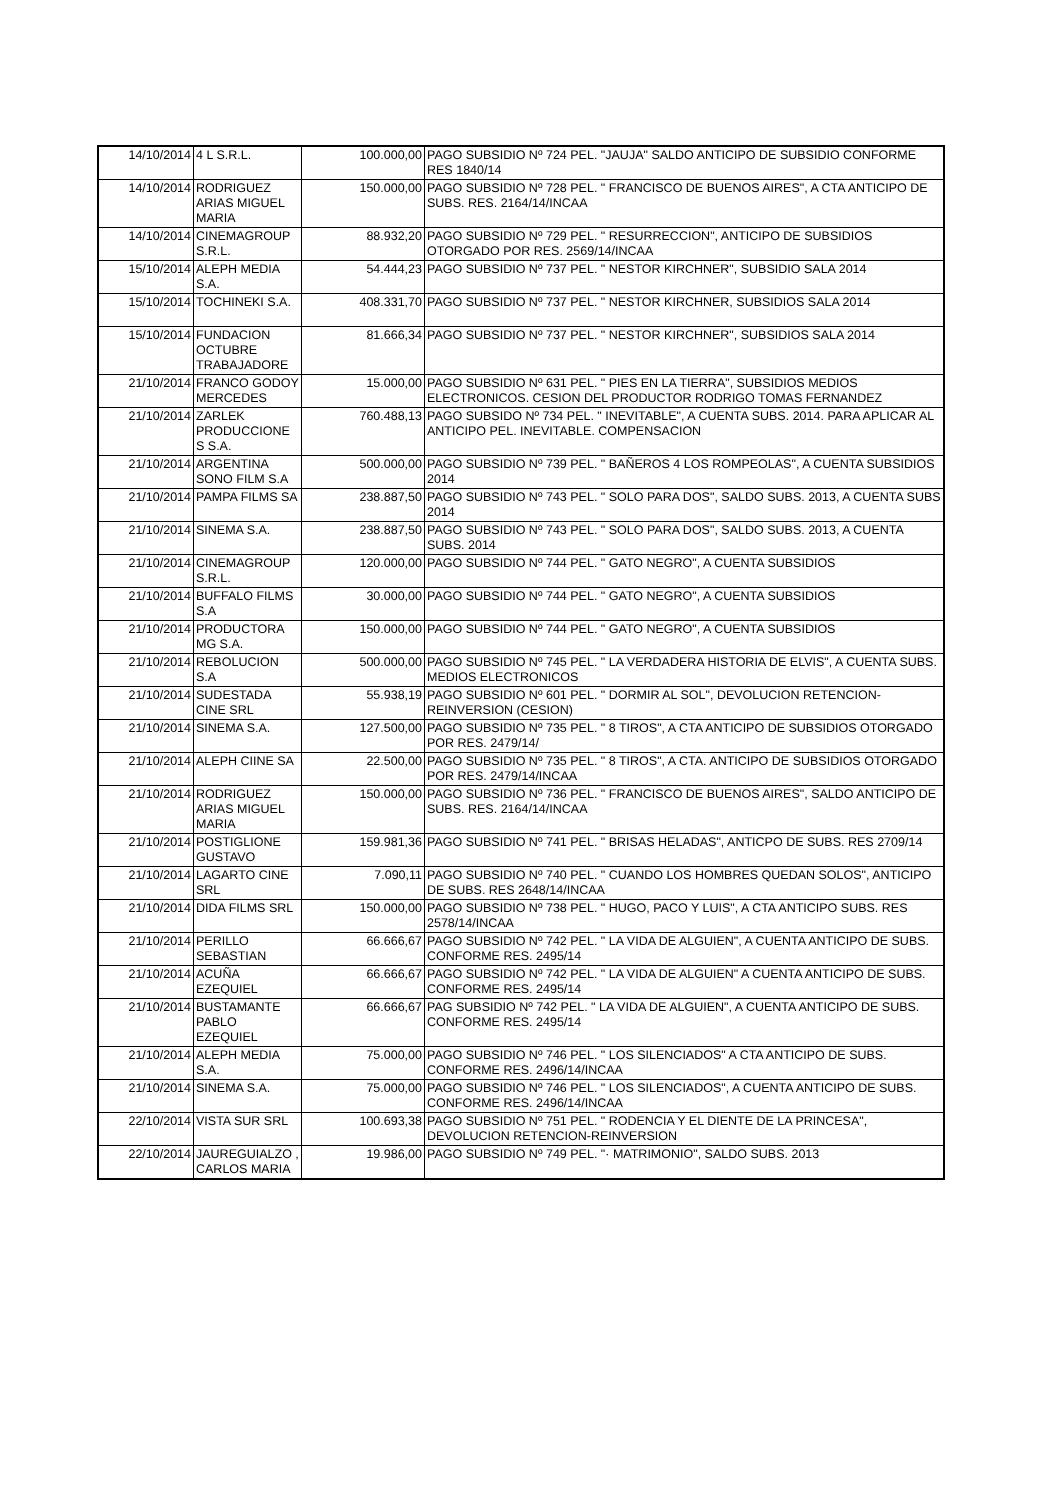| 14/10/2014 | 4 L S.R.L. | 100.000,00 | PAGO SUBSIDIO Nº 724 PEL. "JAUJA" SALDO ANTICIPO DE SUBSIDIO CONFORME RES 1840/14 |
| 14/10/2014 | RODRIGUEZ ARIAS MIGUEL MARIA | 150.000,00 | PAGO SUBSIDIO Nº 728 PEL. " FRANCISCO DE BUENOS AIRES", A CTA ANTICIPO DE SUBS. RES. 2164/14/INCAA |
| 14/10/2014 | CINEMAGROUP S.R.L. | 88.932,20 | PAGO SUBSIDIO Nº 729 PEL. " RESURRECCION", ANTICIPO DE SUBSIDIOS OTORGADO POR RES. 2569/14/INCAA |
| 15/10/2014 | ALEPH MEDIA S.A. | 54.444,23 | PAGO SUBSIDIO Nº 737 PEL. " NESTOR KIRCHNER", SUBSIDIO SALA 2014 |
| 15/10/2014 | TOCHINEKI S.A. | 408.331,70 | PAGO SUBSIDIO Nº 737 PEL. " NESTOR KIRCHNER, SUBSIDIOS SALA 2014 |
| 15/10/2014 | FUNDACION OCTUBRE TRABAJADORE | 81.666,34 | PAGO SUBSIDIO Nº 737 PEL. " NESTOR KIRCHNER", SUBSIDIOS SALA 2014 |
| 21/10/2014 | FRANCO GODOY MERCEDES | 15.000,00 | PAGO SUBSIDIO Nº 631 PEL. " PIES EN LA TIERRA", SUBSIDIOS MEDIOS ELECTRONICOS. CESION DEL PRODUCTOR RODRIGO TOMAS FERNANDEZ |
| 21/10/2014 | ZARLEK PRODUCCIONE S S.A. | 760.488,13 | PAGO SUBSIDO Nº 734 PEL. " INEVITABLE", A CUENTA SUBS. 2014. PARA APLICAR AL ANTICIPO PEL. INEVITABLE. COMPENSACION |
| 21/10/2014 | ARGENTINA SONO FILM S.A | 500.000,00 | PAGO SUBSIDIO Nº 739 PEL. " BAÑEROS 4 LOS ROMPEOLAS", A CUENTA SUBSIDIOS 2014 |
| 21/10/2014 | PAMPA FILMS SA | 238.887,50 | PAGO SUBSIDIO Nº 743 PEL. " SOLO PARA DOS", SALDO SUBS. 2013, A CUENTA SUBS 2014 |
| 21/10/2014 | SINEMA S.A. | 238.887,50 | PAGO SUBSIDIO Nº 743 PEL. " SOLO PARA DOS", SALDO SUBS. 2013, A CUENTA SUBS. 2014 |
| 21/10/2014 | CINEMAGROUP S.R.L. | 120.000,00 | PAGO SUBSIDIO Nº 744 PEL. " GATO NEGRO", A CUENTA SUBSIDIOS |
| 21/10/2014 | BUFFALO FILMS S.A | 30.000,00 | PAGO SUBSIDIO Nº 744 PEL. " GATO NEGRO", A CUENTA SUBSIDIOS |
| 21/10/2014 | PRODUCTORA MG S.A. | 150.000,00 | PAGO SUBSIDIO Nº 744 PEL. " GATO NEGRO", A CUENTA SUBSIDIOS |
| 21/10/2014 | REBOLUCION S.A | 500.000,00 | PAGO SUBSIDIO Nº 745 PEL. " LA VERDADERA HISTORIA DE ELVIS", A CUENTA SUBS. MEDIOS ELECTRONICOS |
| 21/10/2014 | SUDESTADA CINE SRL | 55.938,19 | PAGO SUBSIDIO Nº 601 PEL. " DORMIR AL SOL", DEVOLUCION RETENCION-REINVERSION (CESION) |
| 21/10/2014 | SINEMA S.A. | 127.500,00 | PAGO SUBSIDIO Nº 735 PEL. " 8 TIROS", A CTA ANTICIPO DE SUBSIDIOS OTORGADO POR RES. 2479/14/ |
| 21/10/2014 | ALEPH CIINE SA | 22.500,00 | PAGO SUBSIDIO Nº 735 PEL. " 8 TIROS", A CTA. ANTICIPO DE SUBSIDIOS OTORGADO POR RES. 2479/14/INCAA |
| 21/10/2014 | RODRIGUEZ ARIAS MIGUEL MARIA | 150.000,00 | PAGO SUBSIDIO Nº 736 PEL. " FRANCISCO DE BUENOS AIRES", SALDO ANTICIPO DE SUBS. RES. 2164/14/INCAA |
| 21/10/2014 | POSTIGLIONE GUSTAVO | 159.981,36 | PAGO SUBSIDIO Nº 741 PEL. " BRISAS HELADAS", ANTICPO DE SUBS. RES 2709/14 |
| 21/10/2014 | LAGARTO CINE SRL | 7.090,11 | PAGO SUBSIDIO Nº 740 PEL. " CUANDO LOS HOMBRES QUEDAN SOLOS", ANTICIPO DE SUBS. RES 2648/14/INCAA |
| 21/10/2014 | DIDA FILMS SRL | 150.000,00 | PAGO SUBSIDIO Nº 738 PEL. " HUGO, PACO Y LUIS", A CTA ANTICIPO SUBS. RES 2578/14/INCAA |
| 21/10/2014 | PERILLO SEBASTIAN | 66.666,67 | PAGO SUBSIDIO Nº 742 PEL. " LA VIDA DE ALGUIEN", A CUENTA ANTICIPO DE SUBS. CONFORME RES. 2495/14 |
| 21/10/2014 | ACUÑA EZEQUIEL | 66.666,67 | PAGO SUBSIDIO Nº 742 PEL. " LA VIDA DE ALGUIEN" A CUENTA ANTICIPO DE SUBS. CONFORME RES. 2495/14 |
| 21/10/2014 | BUSTAMANTE PABLO EZEQUIEL | 66.666,67 | PAG SUBSIDIO Nº 742 PEL. " LA VIDA DE ALGUIEN", A CUENTA ANTICIPO DE SUBS. CONFORME RES. 2495/14 |
| 21/10/2014 | ALEPH MEDIA S.A. | 75.000,00 | PAGO SUBSIDIO Nº 746 PEL. " LOS SILENCIADOS" A CTA ANTICIPO DE SUBS. CONFORME RES. 2496/14/INCAA |
| 21/10/2014 | SINEMA S.A. | 75.000,00 | PAGO SUBSIDIO Nº 746 PEL. " LOS SILENCIADOS", A CUENTA ANTICIPO DE SUBS. CONFORME RES. 2496/14/INCAA |
| 22/10/2014 | VISTA SUR SRL | 100.693,38 | PAGO SUBSIDIO Nº 751 PEL. " RODENCIA Y EL DIENTE DE LA PRINCESA", DEVOLUCION RETENCION-REINVERSION |
| 22/10/2014 | JAUREGUIALZO , CARLOS MARIA | 19.986,00 | PAGO SUBSIDIO Nº 749 PEL. "· MATRIMONIO", SALDO SUBS. 2013 |